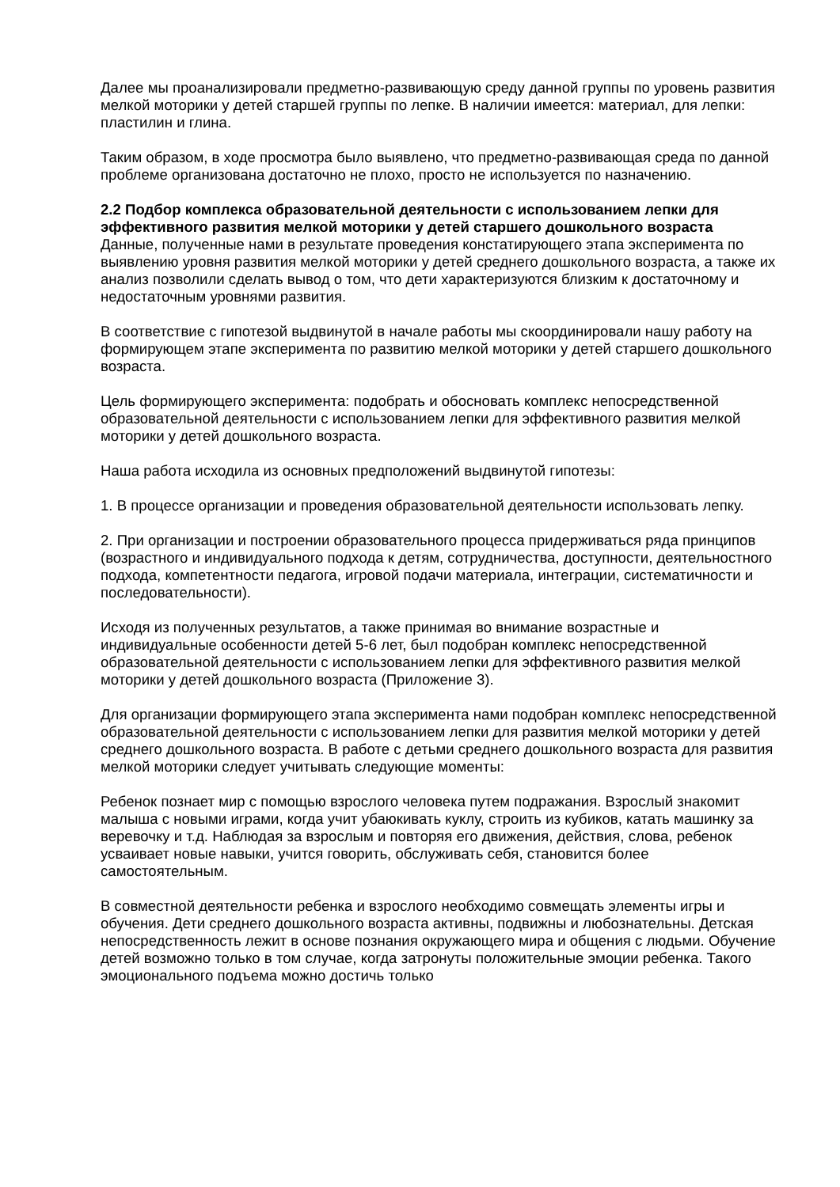Далее мы проанализировали предметно-развивающую среду данной группы по уровень развития мелкой моторики у детей старшей группы по лепке. В наличии имеется: материал, для лепки: пластилин и глина.
Таким образом, в ходе просмотра было выявлено, что предметно-развивающая среда по данной проблеме организована достаточно не плохо, просто не используется по назначению.
2.2 Подбор комплекса образовательной деятельности с использованием лепки для эффективного развития мелкой моторики у детей старшего дошкольного возраста
Данные, полученные нами в результате проведения констатирующего этапа эксперимента по выявлению уровня развития мелкой моторики у детей среднего дошкольного возраста, а также их анализ позволили сделать вывод о том, что дети характеризуются близким к достаточному и недостаточным уровнями развития.
В соответствие с гипотезой выдвинутой в начале работы мы скоординировали нашу работу на формирующем этапе эксперимента по развитию мелкой моторики у детей старшего дошкольного возраста.
Цель формирующего эксперимента: подобрать и обосновать комплекс непосредственной образовательной деятельности с использованием лепки для эффективного развития мелкой моторики у детей дошкольного возраста.
Наша работа исходила из основных предположений выдвинутой гипотезы:
1. В процессе организации и проведения образовательной деятельности использовать лепку.
2. При организации и построении образовательного процесса придерживаться ряда принципов (возрастного и индивидуального подхода к детям, сотрудничества, доступности, деятельностного подхода, компетентности педагога, игровой подачи материала, интеграции, систематичности и последовательности).
Исходя из полученных результатов, а также принимая во внимание возрастные и индивидуальные особенности детей 5-6 лет, был подобран комплекс непосредственной образовательной деятельности с использованием лепки для эффективного развития мелкой моторики у детей дошкольного возраста (Приложение 3).
Для организации формирующего этапа эксперимента нами подобран комплекс непосредственной образовательной деятельности с использованием лепки для развития мелкой моторики у детей среднего дошкольного возраста. В работе с детьми среднего дошкольного возраста для развития мелкой моторики следует учитывать следующие моменты:
Ребенок познает мир с помощью взрослого человека путем подражания. Взрослый знакомит малыша с новыми играми, когда учит убаюкивать куклу, строить из кубиков, катать машинку за веревочку и т.д. Наблюдая за взрослым и повторяя его движения, действия, слова, ребенок усваивает новые навыки, учится говорить, обслуживать себя, становится более самостоятельным.
В совместной деятельности ребенка и взрослого необходимо совмещать элементы игры и обучения. Дети среднего дошкольного возраста активны, подвижны и любознательны. Детская непосредственность лежит в основе познания окружающего мира и общения с людьми. Обучение детей возможно только в том случае, когда затронуты положительные эмоции ребенка. Такого эмоционального подъема можно достичь только